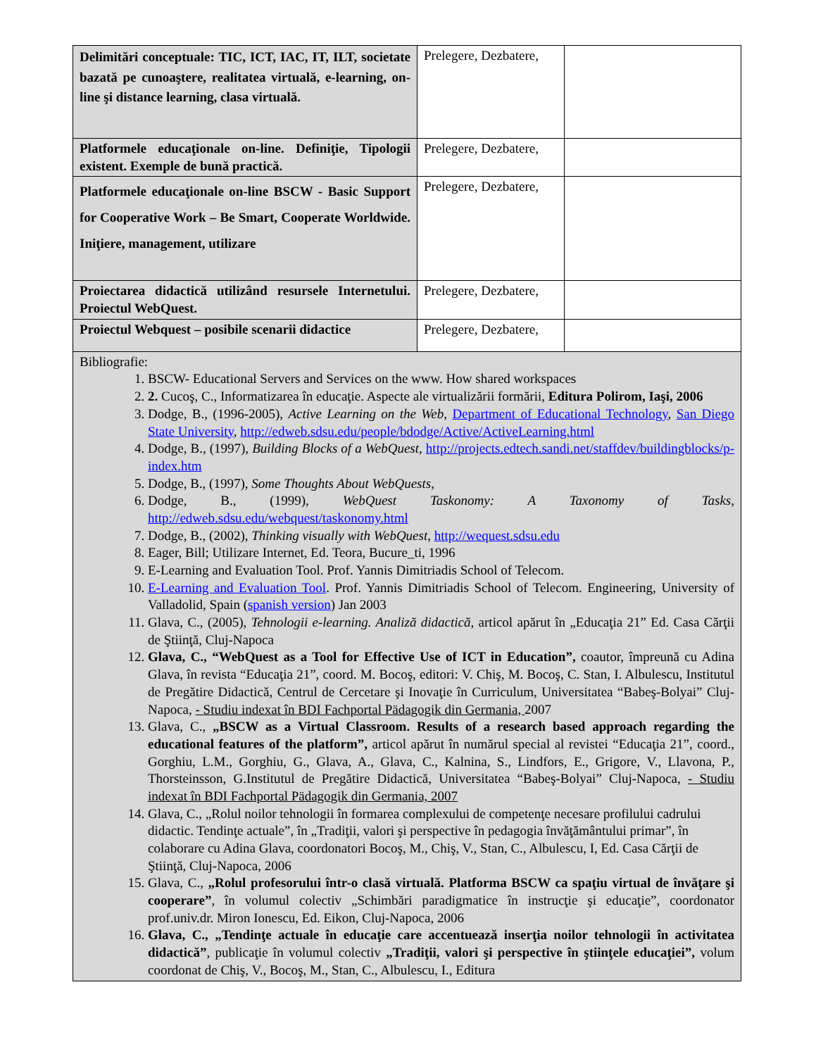| Delimitări conceptuale: TIC, ICT, IAC, IT, ILT, societate bazată pe cunoaştere, realitatea virtuală, e-learning, on-line şi distance learning, clasa virtuală. | Prelegere, Dezbatere, | |
| Platformele educaţionale on-line. Definiţie, Tipologii existent. Exemple de bună practică. | Prelegere, Dezbatere, | |
| Platformele educaţionale on-line BSCW - Basic Support for Cooperative Work – Be Smart, Cooperate Worldwide. Iniţiere, management, utilizare | Prelegere, Dezbatere, | |
| Proiectarea didactică utilizând resursele Internetului. Proiectul WebQuest. | Prelegere, Dezbatere, | |
| Proiectul Webquest – posibile scenarii didactice | Prelegere, Dezbatere, | |
| Bibliografie: 1. BSCW- Educational Servers and Services on the www. How shared workspaces 2. 2. Cucoş, C., Informatizarea în educaţie. Aspecte ale virtualizării formării, Editura Polirom, Iaşi, 2006 3. Dodge, B., (1996-2005), Active Learning on the Web , Department of Educational Technology , San Diego State University , http://edweb.sdsu.edu/people/bdodge/Active/ActiveLearning.html 4. Dodge, B., (1997), Building Blocks of a WebQuest , http://projects.edtech.sandi.net/staffdev/buildingblocks/p-index.htm 5. Dodge, B., (1997), Some Thoughts About WebQuests , 6. Dodge, B., (1999), WebQuest Taskonomy: A Taxonomy of Tasks , http://edweb.sdsu.edu/webquest/taskonomy.html 7. Dodge, B., (2002), Thinking visually with WebQuest , http://wequest.sdsu.edu 8. Eager, Bill; Utilizare Internet, Ed. Teora, Bucure_ti, 1996 9. E-Learning and Evaluation Tool. Prof. Yannis Dimitriadis School of Telecom. 10. E-Learning and Evaluation Tool . Prof. Yannis Dimitriadis School of Telecom. Engineering, University of Valladolid, Spain ( spanish version ) Jan 2003 11. Glava, C., (2005), Tehnologii e-learning. Analiză didactică , articol apărut în „Educaţia 21” Ed. Casa Cărţii de Ştiinţă, Cluj-Napoca 12. Glava, C., “WebQuest as a Tool for Effective Use of ICT in Education”, coautor, împreună cu Adina Glava, în revista “Educaţia 21”, coord. M. Bocoş, editori: V. Chiş, M. Bocoş, C. Stan, I. Albulescu, Institutul de Pregătire Didactică, Centrul de Cercetare şi Inovaţie în Curriculum, Universitatea “Babeş-Bolyai” Cluj-Napoca, - Studiu indexat în BDI Fachportal Pädagogik din Germania, 2007 13. Glava, C., „BSCW as a Virtual Classroom. Results of a research based approach regarding the educational features of the platform”, articol apărut în numărul special al revistei “Educaţia 21”, coord., Gorghiu, L.M., Gorghiu, G., Glava, A., Glava, C., Kalnina, S., Lindfors, E., Grigore, V., Llavona, P., Thorsteinsson, G.Institutul de Pregătire Didactică, Universitatea “Babeş-Bolyai” Cluj-Napoca, - Studiu indexat în BDI Fachportal Pädagogik din Germania, 2007 14. Glava, C., „Rolul noilor tehnologii în formarea complexului de competenţe necesare profilului cadrului didactic. Tendinţe actuale”, în „Tradiţii, valori şi perspective în pedagogia învăţământului primar”, în colaborare cu Adina Glava, coordonatori Bocoş, M., Chiş, V., Stan, C., Albulescu, I, Ed. Casa Cărţii de Ştiinţă, Cluj-Napoca, 2006 15. Glava, C., „Rolul profesorului într-o clasă virtuală. Platforma BSCW ca spaţiu virtual de învăţare şi cooperare” , în volumul colectiv „Schimbări paradigmatice în instrucţie şi educaţie”, coordonator prof.univ.dr. Miron Ionescu, Ed. Eikon, Cluj-Napoca, 2006 16. Glava, C., „Tendinţe actuale în educaţie care accentuează inserţia noilor tehnologii în activitatea didactică” , publicaţie în volumul colectiv „Tradiţii, valori şi perspective în ştiinţele educaţiei”, volum coordonat de Chiş, V., Bocoş, M., Stan, C., Albulescu, I., Editura | | |